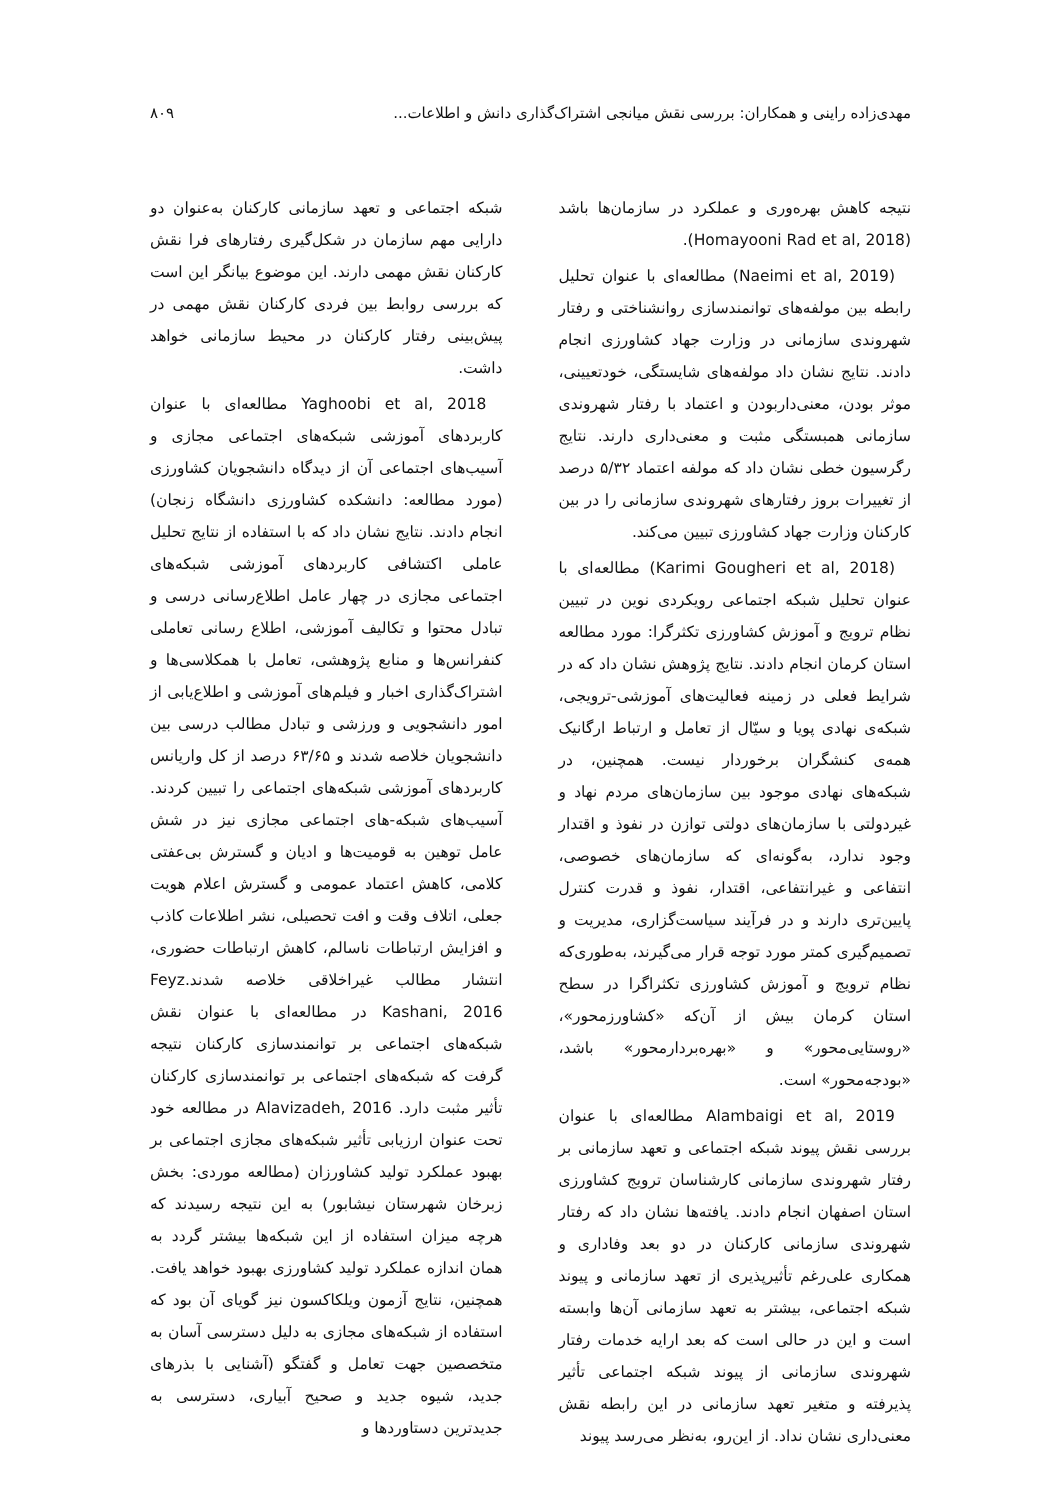مهدی‌زاده راینی و همکاران: بررسی نقش میانجی اشتراک‌گذاری دانش و اطلاعات... ۸۰۹
نتیجه کاهش بهره‌وری و عملکرد در سازمان‌ها باشد (Homayooni Rad et al, 2018).
(Naeimi et al, 2019) مطالعه‌ای با عنوان تحلیل رابطه بین مولفه‌های توانمندسازی روانشناختی و رفتار شهروندی سازمانی در وزارت جهاد کشاورزی انجام دادند. نتایج نشان داد مولفه‌های شایستگی، خودتعیینی، موثر بودن، معنی‌داربودن و اعتماد با رفتار شهروندی سازمانی همبستگی مثبت و معنی‌داری دارند. نتایج رگرسیون خطی نشان داد که مولفه اعتماد ۵/۳۲ درصد از تغییرات بروز رفتارهای شهروندی سازمانی را در بین کارکنان وزارت جهاد کشاورزی تبیین می‌کند.
(Karimi Gougheri et al, 2018) مطالعه‌ای با عنوان تحلیل شبکه اجتماعی رویکردی نوین در تبیین نظام ترویج و آموزش کشاورزی تکثرگرا: مورد مطالعه استان کرمان انجام دادند. نتایج پژوهش نشان داد که در شرایط فعلی در زمینه فعالیت‌های آموزشی-ترویجی، شبکه‌ی نهادی پویا و سیّال از تعامل و ارتباط ارگانیک همه‌ی کنشگران برخوردار نیست. همچنین، در شبکه‌های نهادی موجود بین سازمان‌های مردم نهاد و غیردولتی با سازمان‌های دولتی توازن در نفوذ و اقتدار وجود ندارد، به‌گونه‌ای که سازمان‌های خصوصی، انتفاعی و غیرانتفاعی، اقتدار، نفوذ و قدرت کنترل پایین‌تری دارند و در فرآیند سیاست‌گزاری، مدیریت و تصمیم‌گیری کمتر مورد توجه قرار می‌گیرند، به‌طوری‌که نظام ترویج و آموزش کشاورزی تکثراگرا در سطح استان کرمان بیش از آن‌که «کشاورزمحور»، «روستایی‌محور» و «بهره‌بردارمحور» باشد، «بودجه‌محور» است.
Alambaigi et al, 2019 مطالعه‌ای با عنوان بررسی نقش پیوند شبکه اجتماعی و تعهد سازمانی بر رفتار شهروندی سازمانی کارشناسان ترویج کشاورزی استان اصفهان انجام دادند. یافته‌ها نشان داد که رفتار شهروندی سازمانی کارکنان در دو بعد وفاداری و همکاری علی‌رغم تأثیرپذیری از تعهد سازمانی و پیوند شبکه اجتماعی، بیشتر به تعهد سازمانی آن‌ها وابسته است و این در حالی است که بعد ارایه خدمات رفتار شهروندی سازمانی از پیوند شبکه اجتماعی تأثیر پذیرفته و متغیر تعهد سازمانی در این رابطه نقش معنی‌داری نشان نداد. از این‌رو، به‌نظر می‌رسد پیوند
شبکه اجتماعی و تعهد سازمانی کارکنان به‌عنوان دو دارایی مهم سازمان در شکل‌گیری رفتارهای فرا نقش کارکنان نقش مهمی دارند. این موضوع بیانگر این است که بررسی روابط بین فردی کارکنان نقش مهمی در پیش‌بینی رفتار کارکنان در محیط سازمانی خواهد داشت.
Yaghoobi et al, 2018 مطالعه‌ای با عنوان کاربردهای آموزشی شبکه‌های اجتماعی مجازی و آسیب‌های اجتماعی آن از دیدگاه دانشجویان کشاورزی (مورد مطالعه: دانشکده کشاورزی دانشگاه زنجان) انجام دادند. نتایج نشان داد که با استفاده از نتایج تحلیل عاملی اکتشافی کاربردهای آموزشی شبکه‌های اجتماعی مجازی در چهار عامل اطلاع‌رسانی درسی و تبادل محتوا و تکالیف آموزشی، اطلاع رسانی تعاملی کنفرانس‌ها و منابع پژوهشی، تعامل با همکلاسی‌ها و اشتراک‌گذاری اخبار و فیلم‌های آموزشی و اطلاع‌یابی از امور دانشجویی و ورزشی و تبادل مطالب درسی بین دانشجویان خلاصه شدند و ۶۳/۶۵ درصد از کل واریانس کاربردهای آموزشی شبکه‌های اجتماعی را تبیین کردند. آسیب‌های شبکه-های اجتماعی مجازی نیز در شش عامل توهین به قومیت‌ها و ادیان و گسترش بی‌عفتی کلامی، کاهش اعتماد عمومی و گسترش اعلام هویت جعلی، اتلاف وقت و افت تحصیلی، نشر اطلاعات کاذب و افزایش ارتباطات ناسالم، کاهش ارتباطات حضوری، انتشار مطالب غیراخلاقی خلاصه شدند.Feyz Kashani, 2016 در مطالعه‌ای با عنوان نقش شبکه‌های اجتماعی بر توانمندسازی کارکنان نتیجه گرفت که شبکه‌های اجتماعی بر توانمندسازی کارکنان تأثیر مثبت دارد. Alavizadeh, 2016 در مطالعه خود تحت عنوان ارزیابی تأثیر شبکه‌های مجازی اجتماعی بر بهبود عملکرد تولید کشاورزان (مطالعه موردی: بخش زبرخان شهرستان نیشابور) به این نتیجه رسیدند که هرچه میزان استفاده از این شبکه‌ها بیشتر گردد به همان اندازه عملکرد تولید کشاورزی بهبود خواهد یافت. همچنین، نتایج آزمون ویلکاکسون نیز گویای آن بود که استفاده از شبکه‌های مجازی به دلیل دسترسی آسان به متخصصین جهت تعامل و گفتگو (آشنایی با بذرهای جدید، شیوه جدید و صحیح آبیاری، دسترسی به جدیدترین دستاوردها و